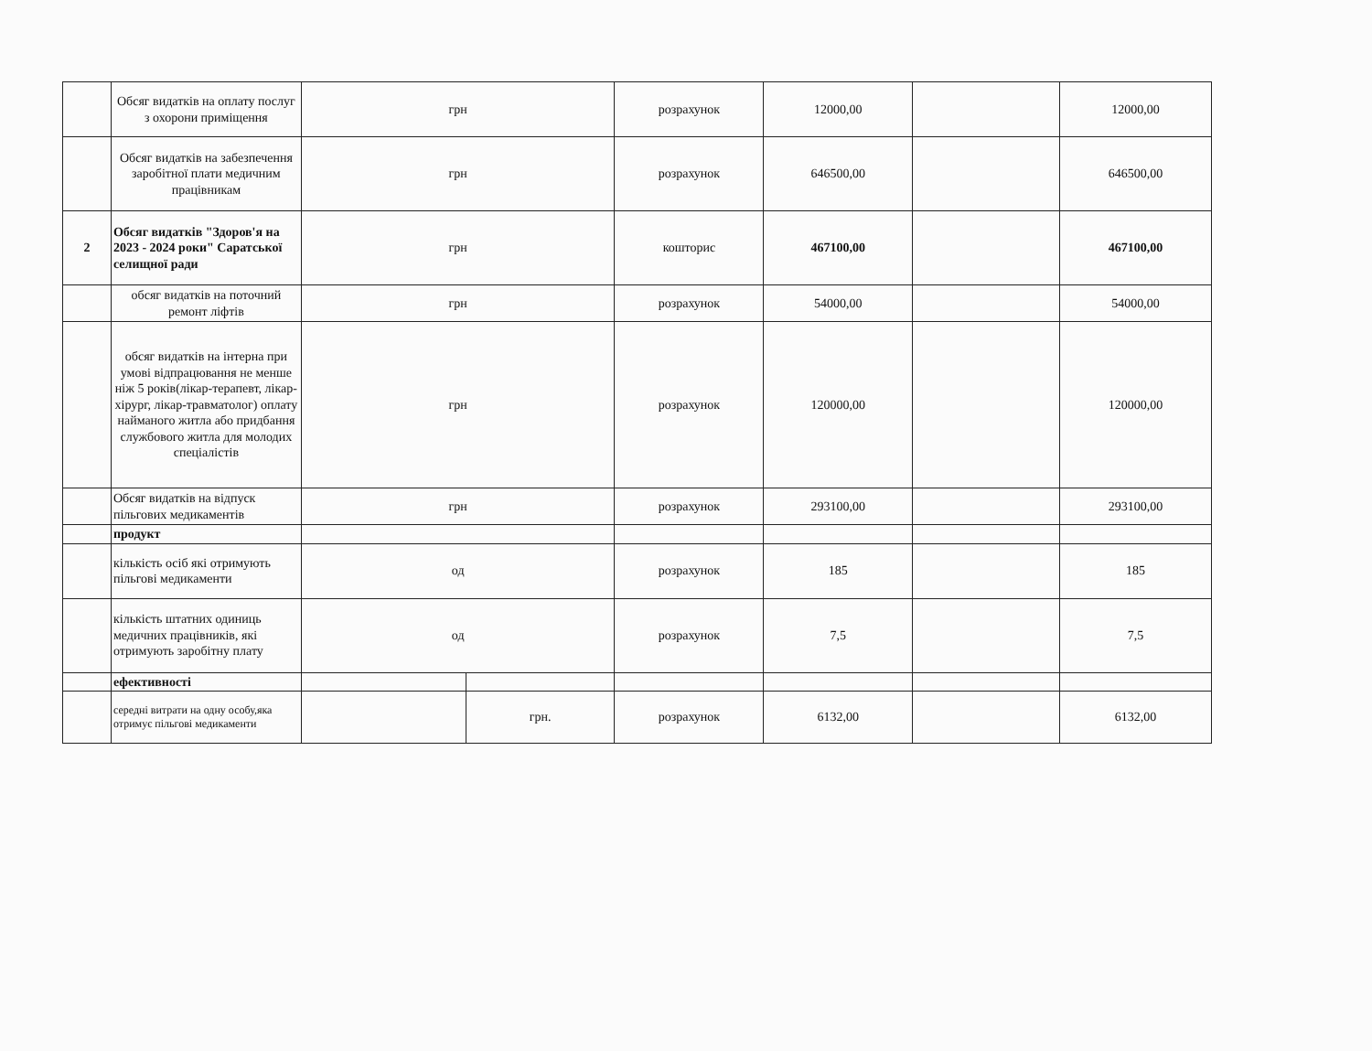| | Обсяг видатків на оплату послуг з охорони приміщення | грн | | розрахунок | 12000,00 | | 12000,00 |
| | Обсяг видатків на забезпечення заробітної плати медичним працівникам | грн | | розрахунок | 646500,00 | | 646500,00 |
| 2 | Обсяг видатків "Здоров'я на 2023 - 2024 роки" Саратської селищної ради | грн | | кошторис | 467100,00 | | 467100,00 |
| | обсяг видатків на поточний ремонт ліфтів | грн | | розрахунок | 54000,00 | | 54000,00 |
| | обсяг видатків на інтерна при умові відпрацювання не менше ніж 5 років(лікар-терапевт, лікар-хірург, лікар-травматолог) оплату найманого житла або придбання службового житла для молодих спеціалістів | грн | | розрахунок | 120000,00 | | 120000,00 |
| | Обсяг видатків на відпуск пільгових медикаментів | грн | | розрахунок | 293100,00 | | 293100,00 |
| | продукт | | | | | | |
| | кількість осіб які отримують пільгові медикаменти | од | | розрахунок | 185 | | 185 |
| | кількість штатних одиниць медичних працівників, які отримують заробітну плату | од | | розрахунок | 7,5 | | 7,5 |
| | ефективності | | | | | | |
| | середні витрати на одну особу,яка отримує пільгові медикаменти | | грн. | розрахунок | 6132,00 | | 6132,00 |